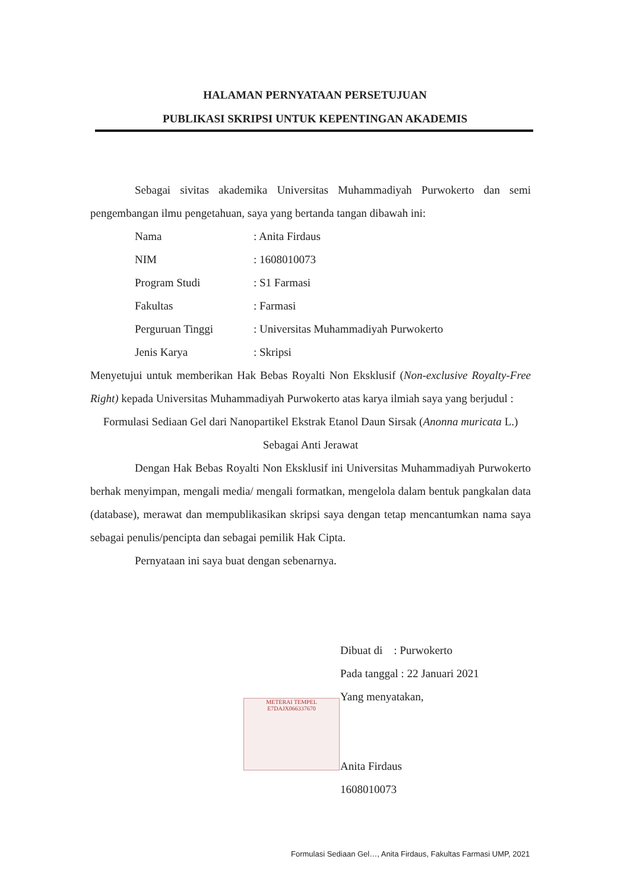HALAMAN PERNYATAAN PERSETUJUAN
PUBLIKASI SKRIPSI UNTUK KEPENTINGAN AKADEMIS
Sebagai sivitas akademika Universitas Muhammadiyah Purwokerto dan semi pengembangan ilmu pengetahuan, saya yang bertanda tangan dibawah ini:
| Nama | : Anita Firdaus |
| NIM | : 1608010073 |
| Program Studi | : S1 Farmasi |
| Fakultas | : Farmasi |
| Perguruan Tinggi | : Universitas Muhammadiyah Purwokerto |
| Jenis Karya | : Skripsi |
Menyetujui untuk memberikan Hak Bebas Royalti Non Eksklusif (Non-exclusive Royalty-Free Right) kepada Universitas Muhammadiyah Purwokerto atas karya ilmiah saya yang berjudul :
Formulasi Sediaan Gel dari Nanopartikel Ekstrak Etanol Daun Sirsak (Anonna muricata L.) Sebagai Anti Jerawat
Dengan Hak Bebas Royalti Non Eksklusif ini Universitas Muhammadiyah Purwokerto berhak menyimpan, mengali media/ mengali formatkan, mengelola dalam bentuk pangkalan data (database), merawat dan mempublikasikan skripsi saya dengan tetap mencantumkan nama saya sebagai penulis/pencipta dan sebagai pemilik Hak Cipta.
Pernyataan ini saya buat dengan sebenarnya.
METERAI TEMPEL
E7DAJX066337670
Dibuat di : Purwokerto
Pada tanggal : 22 Januari 2021
Yang menyatakan,
Anita Firdaus
1608010073
Formulasi Sediaan Gel…, Anita Firdaus, Fakultas Farmasi UMP, 2021